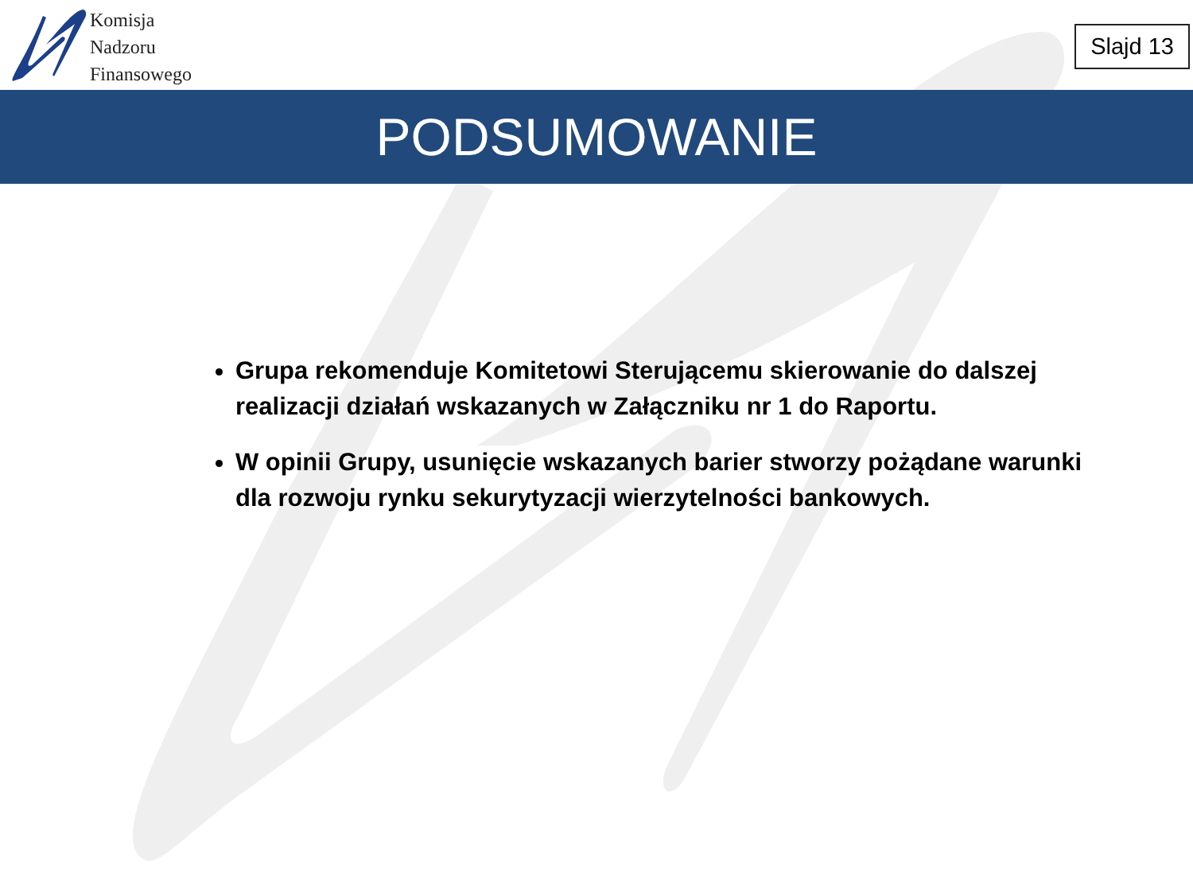Komisja
Nadzoru
Finansowego
Slajd 13
PODSUMOWANIE
Grupa rekomenduje Komitetowi Sterującemu skierowanie do dalszej realizacji działań wskazanych w Załączniku nr 1 do Raportu.
W opinii Grupy, usunięcie wskazanych barier stworzy pożądane warunki dla rozwoju rynku sekurytyzacji wierzytelności bankowych.